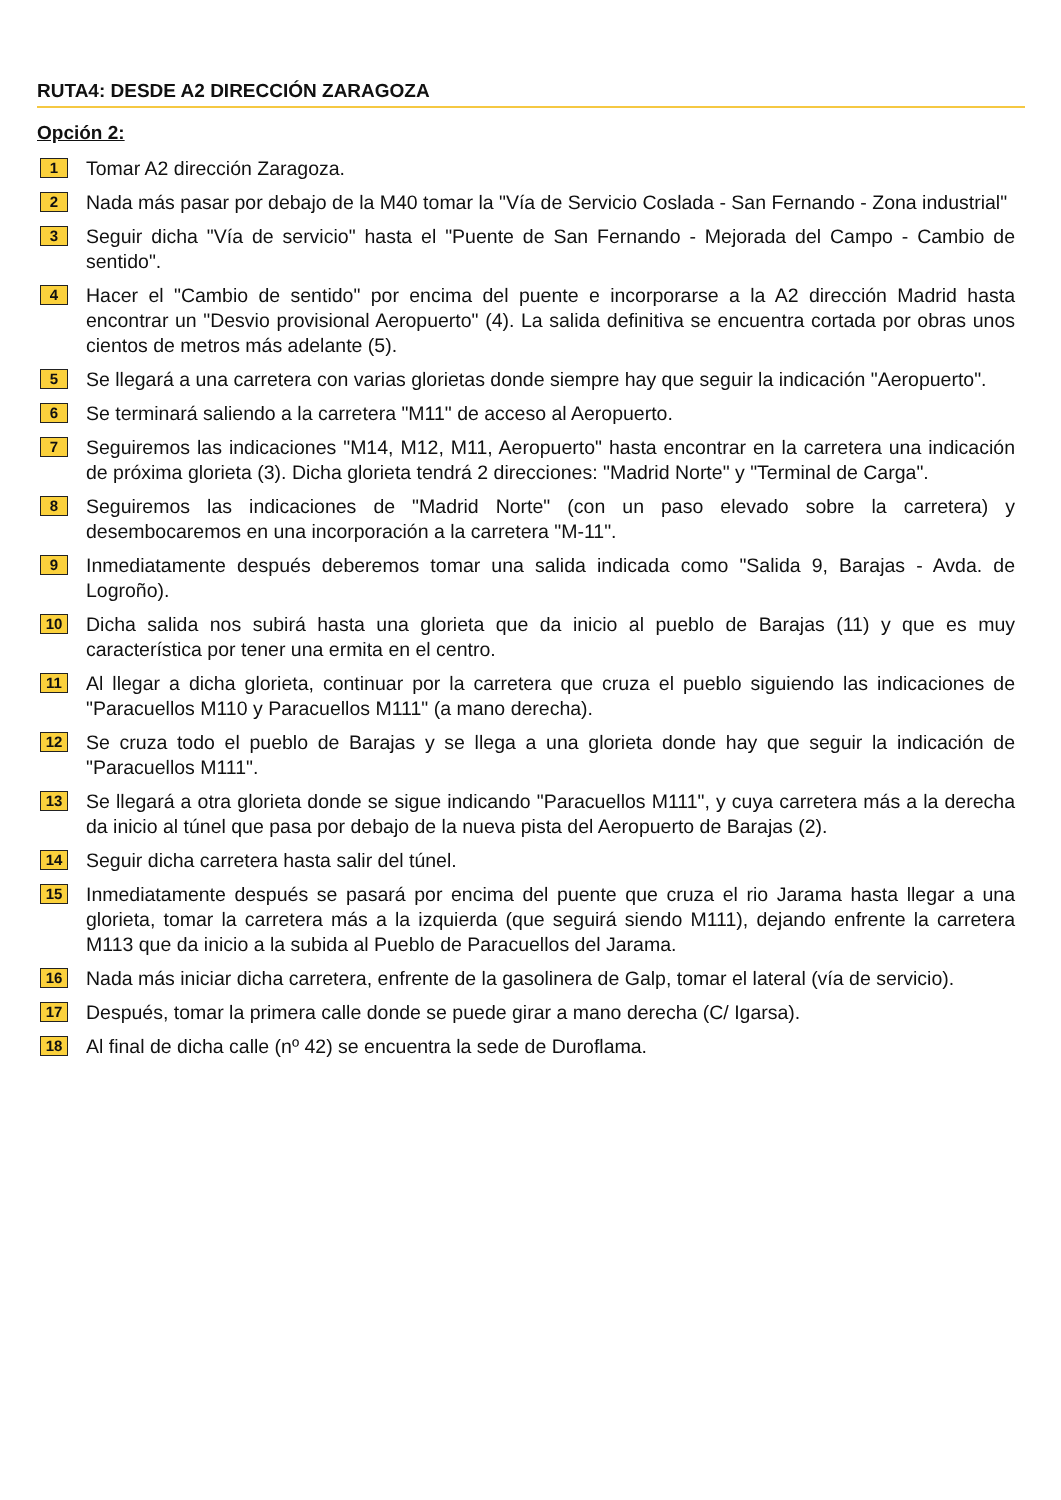RUTA4: DESDE A2 DIRECCIÓN ZARAGOZA
Opción 2:
1
Tomar A2 dirección Zaragoza.
2
Nada más pasar por debajo de la M40 tomar la "Vía de Servicio Coslada - San Fernando - Zona industrial"
3
Seguir dicha "Vía de servicio" hasta el "Puente de San Fernando - Mejorada del Campo - Cambio de sentido".
4
Hacer el "Cambio de sentido" por encima del puente e incorporarse a la A2 dirección Madrid hasta encontrar un "Desvio provisional Aeropuerto" (4). La salida definitiva se encuentra cortada por obras unos cientos de metros más adelante (5).
5
Se llegará a una carretera con varias glorietas donde siempre hay que seguir la indicación "Aeropuerto".
6
Se terminará saliendo a la carretera "M11" de acceso al Aeropuerto.
7
Seguiremos las indicaciones "M14, M12, M11, Aeropuerto" hasta encontrar en la carretera una indicación de próxima glorieta (3). Dicha glorieta tendrá 2 direcciones: "Madrid Norte" y "Terminal de Carga".
8
Seguiremos las indicaciones de "Madrid Norte" (con un paso elevado sobre la carretera) y desembocaremos en una incorporación a la carretera "M-11".
9
Inmediatamente después deberemos tomar una salida indicada como "Salida 9, Barajas - Avda. de Logroño).
10
Dicha salida nos subirá hasta una glorieta que da inicio al pueblo de Barajas (11) y que es muy característica por tener una ermita en el centro.
11
Al llegar a dicha glorieta, continuar por la carretera que cruza el pueblo siguiendo las indicaciones de "Paracuellos M110 y Paracuellos M111" (a mano derecha).
12
Se cruza todo el pueblo de Barajas y se llega a una glorieta donde hay que seguir la indicación de "Paracuellos M111".
13
Se llegará a otra glorieta donde se sigue indicando "Paracuellos M111", y cuya carretera más a la derecha da inicio al túnel que pasa por debajo de la nueva pista del Aeropuerto de Barajas (2).
14
Seguir dicha carretera hasta salir del túnel.
15
Inmediatamente después se pasará por encima del puente que cruza el rio Jarama hasta llegar a una glorieta, tomar la carretera más a la izquierda (que seguirá siendo M111), dejando enfrente la carretera M113 que da inicio a la subida al Pueblo de Paracuellos del Jarama.
16
Nada más iniciar dicha carretera, enfrente de la gasolinera de Galp, tomar el lateral (vía de servicio).
17
Después, tomar la primera calle donde se puede girar a mano derecha (C/ Igarsa).
18
Al final de dicha calle (nº 42) se encuentra la sede de Duroflama.